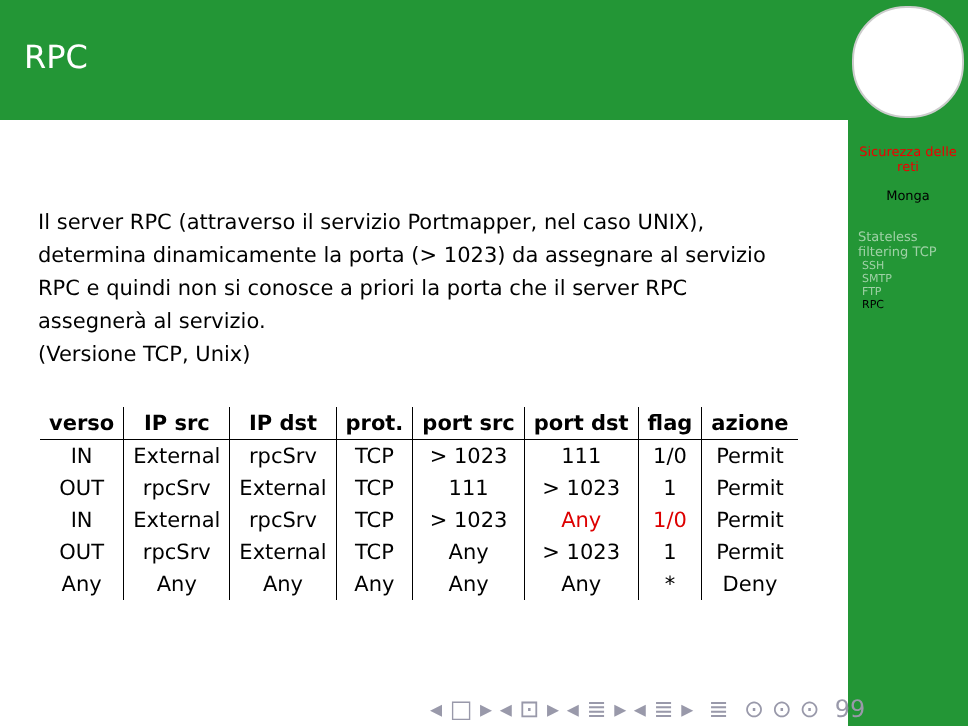RPC
Il server RPC (attraverso il servizio Portmapper, nel caso UNIX), determina dinamicamente la porta (> 1023) da assegnare al servizio RPC e quindi non si conosce a priori la porta che il server RPC assegnerà al servizio.
(Versione TCP, Unix)
| verso | IP src | IP dst | prot. | port src | port dst | flag | azione |
| --- | --- | --- | --- | --- | --- | --- | --- |
| IN | External | rpcSrv | TCP | > 1023 | 111 | 1/0 | Permit |
| OUT | rpcSrv | External | TCP | 111 | > 1023 | 1 | Permit |
| IN | External | rpcSrv | TCP | > 1023 | Any | 1/0 | Permit |
| OUT | rpcSrv | External | TCP | Any | > 1023 | 1 | Permit |
| Any | Any | Any | Any | Any | Any | * | Deny |
Sicurezza delle reti
Monga
Stateless filtering TCP
SSH
SMTP
FTP
RPC
◂ □ ▸ ◂ ⊡ ▸ ◂ ≣ ▸ ◂ ≣ ▸ ≣ ⊙ ⊙ ⊙ 99